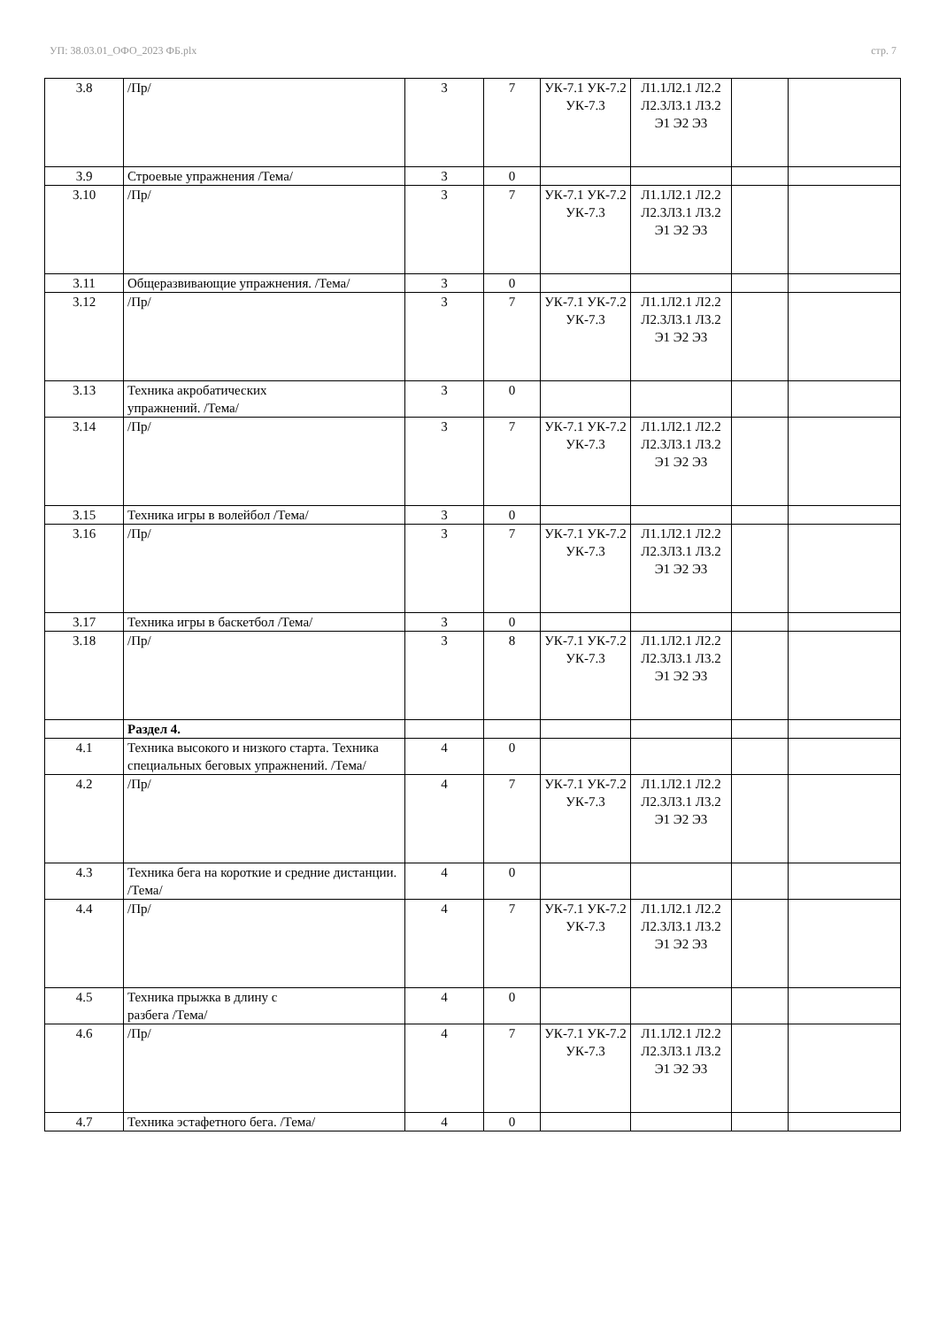УП: 38.03.01_ОФО_2023 ФБ.plx стр. 7
| 3.8 | /Пр/ | 3 | 7 | УК-7.1 УК-7.2 УК-7.3 | Л1.1Л2.1 Л2.2 Л2.3Л3.1 Л3.2 Э1 Э2 Э3 | | |
| 3.9 | Строевые упражнения /Тема/ | 3 | 0 | | | | |
| 3.10 | /Пр/ | 3 | 7 | УК-7.1 УК-7.2 УК-7.3 | Л1.1Л2.1 Л2.2 Л2.3Л3.1 Л3.2 Э1 Э2 Э3 | | |
| 3.11 | Общеразвивающие упражнения. /Тема/ | 3 | 0 | | | | |
| 3.12 | /Пр/ | 3 | 7 | УК-7.1 УК-7.2 УК-7.3 | Л1.1Л2.1 Л2.2 Л2.3Л3.1 Л3.2 Э1 Э2 Э3 | | |
| 3.13 | Техника акробатических упражнений. /Тема/ | 3 | 0 | | | | |
| 3.14 | /Пр/ | 3 | 7 | УК-7.1 УК-7.2 УК-7.3 | Л1.1Л2.1 Л2.2 Л2.3Л3.1 Л3.2 Э1 Э2 Э3 | | |
| 3.15 | Техника игры в волейбол /Тема/ | 3 | 0 | | | | |
| 3.16 | /Пр/ | 3 | 7 | УК-7.1 УК-7.2 УК-7.3 | Л1.1Л2.1 Л2.2 Л2.3Л3.1 Л3.2 Э1 Э2 Э3 | | |
| 3.17 | Техника игры в баскетбол /Тема/ | 3 | 0 | | | | |
| 3.18 | /Пр/ | 3 | 8 | УК-7.1 УК-7.2 УК-7.3 | Л1.1Л2.1 Л2.2 Л2.3Л3.1 Л3.2 Э1 Э2 Э3 | | |
| | Раздел 4. | | | | | | |
| 4.1 | Техника высокого и низкого старта. Техника специальных беговых упражнений. /Тема/ | 4 | 0 | | | | |
| 4.2 | /Пр/ | 4 | 7 | УК-7.1 УК-7.2 УК-7.3 | Л1.1Л2.1 Л2.2 Л2.3Л3.1 Л3.2 Э1 Э2 Э3 | | |
| 4.3 | Техника бега на короткие и средние дистанции. /Тема/ | 4 | 0 | | | | |
| 4.4 | /Пр/ | 4 | 7 | УК-7.1 УК-7.2 УК-7.3 | Л1.1Л2.1 Л2.2 Л2.3Л3.1 Л3.2 Э1 Э2 Э3 | | |
| 4.5 | Техника прыжка в длину с разбега /Тема/ | 4 | 0 | | | | |
| 4.6 | /Пр/ | 4 | 7 | УК-7.1 УК-7.2 УК-7.3 | Л1.1Л2.1 Л2.2 Л2.3Л3.1 Л3.2 Э1 Э2 Э3 | | |
| 4.7 | Техника эстафетного бега. /Тема/ | 4 | 0 | | | | |